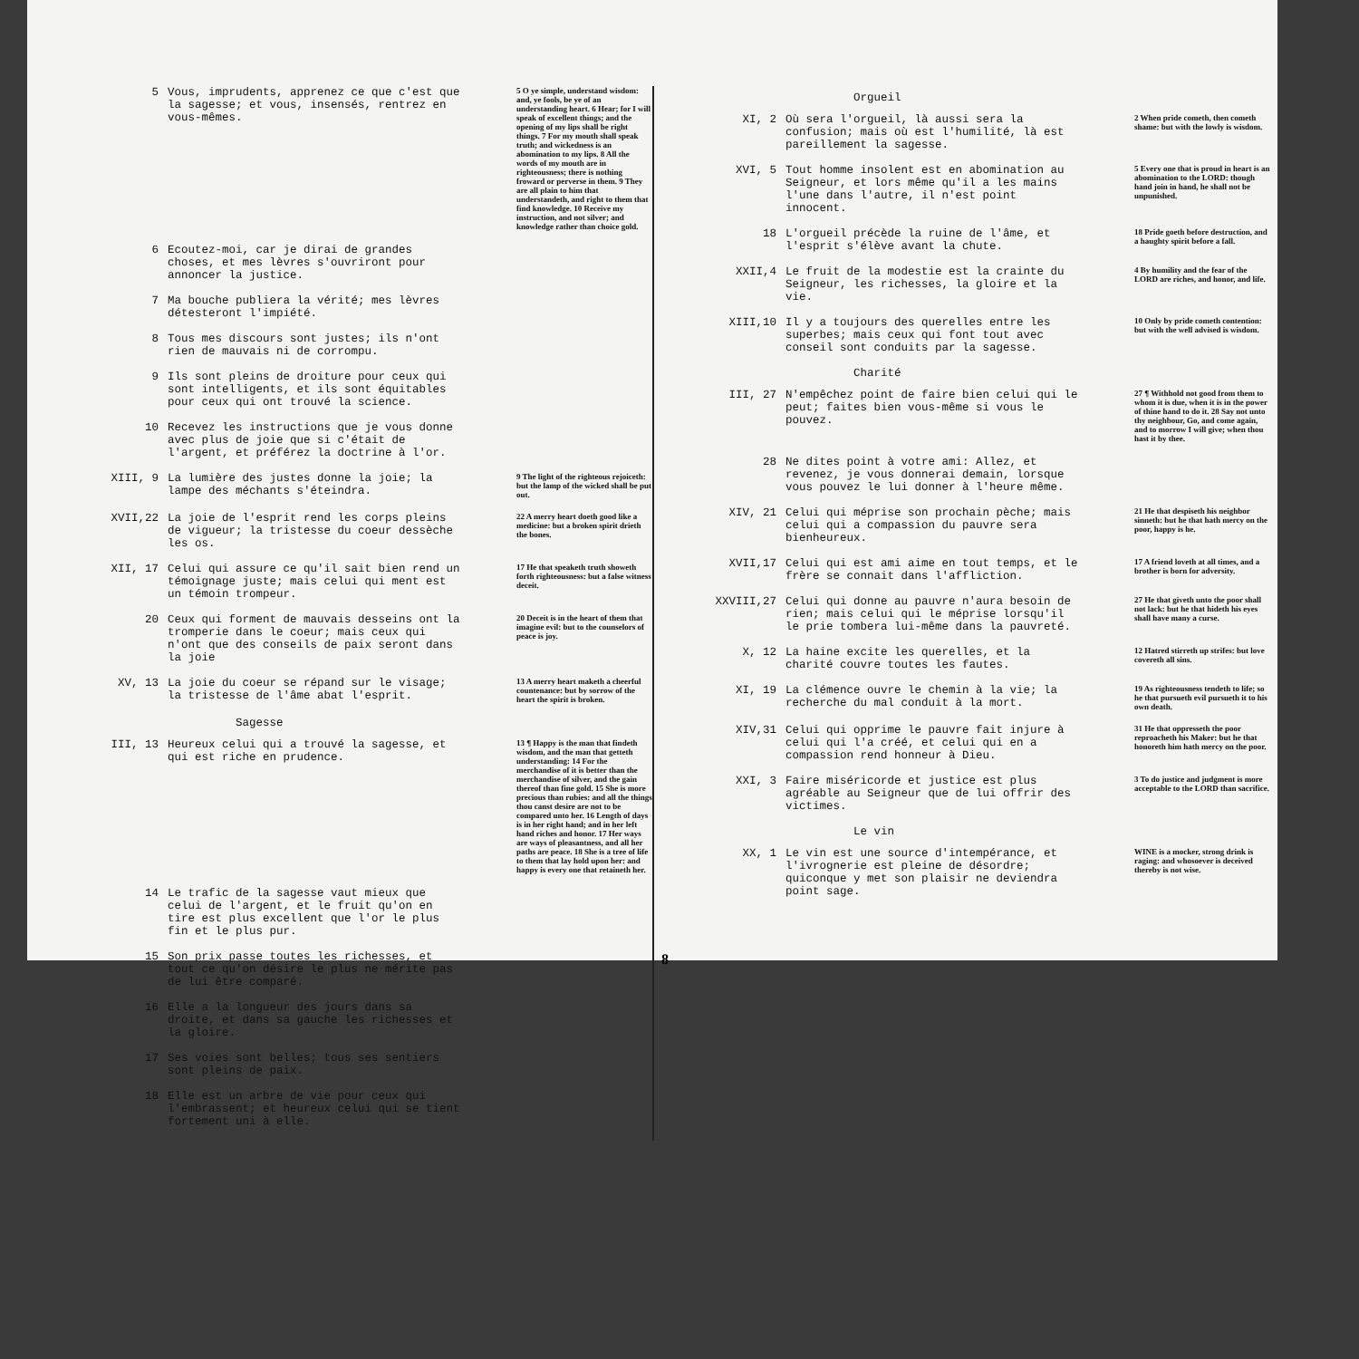5 Vous, imprudents, apprenez ce que c'est que la sagesse; et vous, insensés, rentrez en vous-mêmes.
5 O ye simple, understand wisdom: and, ye fools, be ye of an understanding heart. 6 Hear; for I will speak of excellent things; and the opening of my lips shall be right things. 7 For my mouth shall speak truth; and wickedness is an abomination to my lips. 8 All the words of my mouth are in righteousness; there is nothing froward or perverse in them. 9 They are all plain to him that understandeth, and right to them that find knowledge. 10 Receive my instruction, and not silver; and knowledge rather than choice gold.
6 Ecoutez-moi, car je dirai de grandes choses, et mes lèvres s'ouvriront pour annoncer la justice.
7 Ma bouche publiera la vérité; mes lèvres détesteront l'impiété.
8 Tous mes discours sont justes; ils n'ont rien de mauvais ni de corrompu.
9 Ils sont pleins de droiture pour ceux qui sont intelligents, et ils sont équitables pour ceux qui ont trouvé la science.
10 Recevez les instructions que je vous donne avec plus de joie que si c'était de l'argent, et préférez la doctrine à l'or.
XIII, 9 La lumière des justes donne la joie; la lampe des méchants s'éteindra.
9 The light of the righteous rejoiceth: but the lamp of the wicked shall be put out.
XVII,22 La joie de l'esprit rend les corps pleins de vigueur; la tristesse du coeur dessèche les os.
22 A merry heart doeth good like a medicine: but a broken spirit drieth the bones.
XII, 17 Celui qui assure ce qu'il sait bien rend un témoignage juste; mais celui qui ment est un témoin trompeur.
17 He that speaketh truth showeth forth righteousness: but a false witness deceit.
20 Ceux qui forment de mauvais desseins ont la tromperie dans le coeur; mais ceux qui n'ont que des conseils de paix seront dans la joie
20 Deceit is in the heart of them that imagine evil: but to the counselors of peace is joy.
XV, 13 La joie du coeur se répand sur le visage; la tristesse de l'âme abat l'esprit.
13 A merry heart maketh a cheerful countenance: but by sorrow of the heart the spirit is broken.
Sagesse
III, 13 Heureux celui qui a trouvé la sagesse, et qui est riche en prudence.
13 ¶ Happy is the man that findeth wisdom, and the man that getteth understanding: 14 For the merchandise of it is better than the merchandise of silver, and the gain thereof than fine gold. 15 She is more precious than rubies: and all the things thou canst desire are not to be compared unto her. 16 Length of days is in her right hand; and in her left hand riches and honor. 17 Her ways are ways of pleasantness, and all her paths are peace. 18 She is a tree of life to them that lay hold upon her: and happy is every one that retaineth her.
14 Le trafic de la sagesse vaut mieux que celui de l'argent, et le fruit qu'on en tire est plus excellent que l'or le plus fin et le plus pur.
15 Son prix passe toutes les richesses, et tout ce qu'on désire le plus ne mérite pas de lui être comparé.
16 Elle a la longueur des jours dans sa droite, et dans sa gauche les richesses et la gloire.
17 Ses voies sont belles; tous ses sentiers sont pleins de paix.
18 Elle est un arbre de vie pour ceux qui l'embrassent; et heureux celui qui se tient fortement uni à elle.
Orgueil
XI, 2 Où sera l'orgueil, là aussi sera la confusion; mais où est l'humilité, là est pareillement la sagesse.
2 When pride cometh, then cometh shame: but with the lowly is wisdom.
XVI, 5 Tout homme insolent est en abomination au Seigneur, et lors même qu'il a les mains l'une dans l'autre, il n'est point innocent.
5 Every one that is proud in heart is an abomination to the LORD: though hand join in hand, he shall not be unpunished.
18 L'orgueil précède la ruine de l'âme, et l'esprit s'élève avant la chute.
18 Pride goeth before destruction, and a haughty spirit before a fall.
XXII,4 Le fruit de la modestie est la crainte du Seigneur, les richesses, la gloire et la vie.
4 By humility and the fear of the LORD are riches, and honor, and life.
XIII,10 Il y a toujours des querelles entre les superbes; mais ceux qui font tout avec conseil sont conduits par la sagesse.
10 Only by pride cometh contention: but with the well advised is wisdom.
Charité
III, 27 N'empêchez point de faire bien celui qui le peut; faites bien vous-même si vous le pouvez.
27 ¶ Withhold not good from them to whom it is due, when it is in the power of thine hand to do it. 28 Say not unto thy neighbour, Go, and come again, and to morrow I will give; when thou hast it by thee.
28 Ne dites point à votre ami: Allez, et revenez, je vous donnerai demain, lorsque vous pouvez le lui donner à l'heure même.
XIV, 21 Celui qui méprise son prochain pèche; mais celui qui a compassion du pauvre sera bienheureux.
21 He that despiseth his neighbor sinneth: but he that hath mercy on the poor, happy is he.
XVII,17 Celui qui est ami aime en tout temps, et le frère se connait dans l'affliction.
17 A friend loveth at all times, and a brother is born for adversity.
XXVIII,27 Celui qui donne au pauvre n'aura besoin de rien; mais celui qui le méprise lorsqu'il le prie tombera lui-même dans la pauvreté.
27 He that giveth unto the poor shall not lack: but he that hideth his eyes shall have many a curse.
X, 12 La haine excite les querelles, et la charité couvre toutes les fautes.
12 Hatred stirreth up strifes: but love covereth all sins.
XI, 19 La clémence ouvre le chemin à la vie; la recherche du mal conduit à la mort.
19 As righteousness tendeth to life; so he that pursueth evil pursueth it to his own death.
XIV,31 Celui qui opprime le pauvre fait injure à celui qui l'a créé, et celui qui en a compassion rend honneur à Dieu.
31 He that oppresseth the poor reproacheth his Maker: but he that honoreth him hath mercy on the poor.
XXI, 3 Faire miséricorde et justice est plus agréable au Seigneur que de lui offrir des victimes.
3 To do justice and judgment is more acceptable to the LORD than sacrifice.
Le vin
XX, 1 Le vin est une source d'intempérance, et l'ivrognerie est pleine de désordre; quiconque y met son plaisir ne deviendra point sage.
WINE is a mocker, strong drink is raging: and whosoever is deceived thereby is not wise.
8